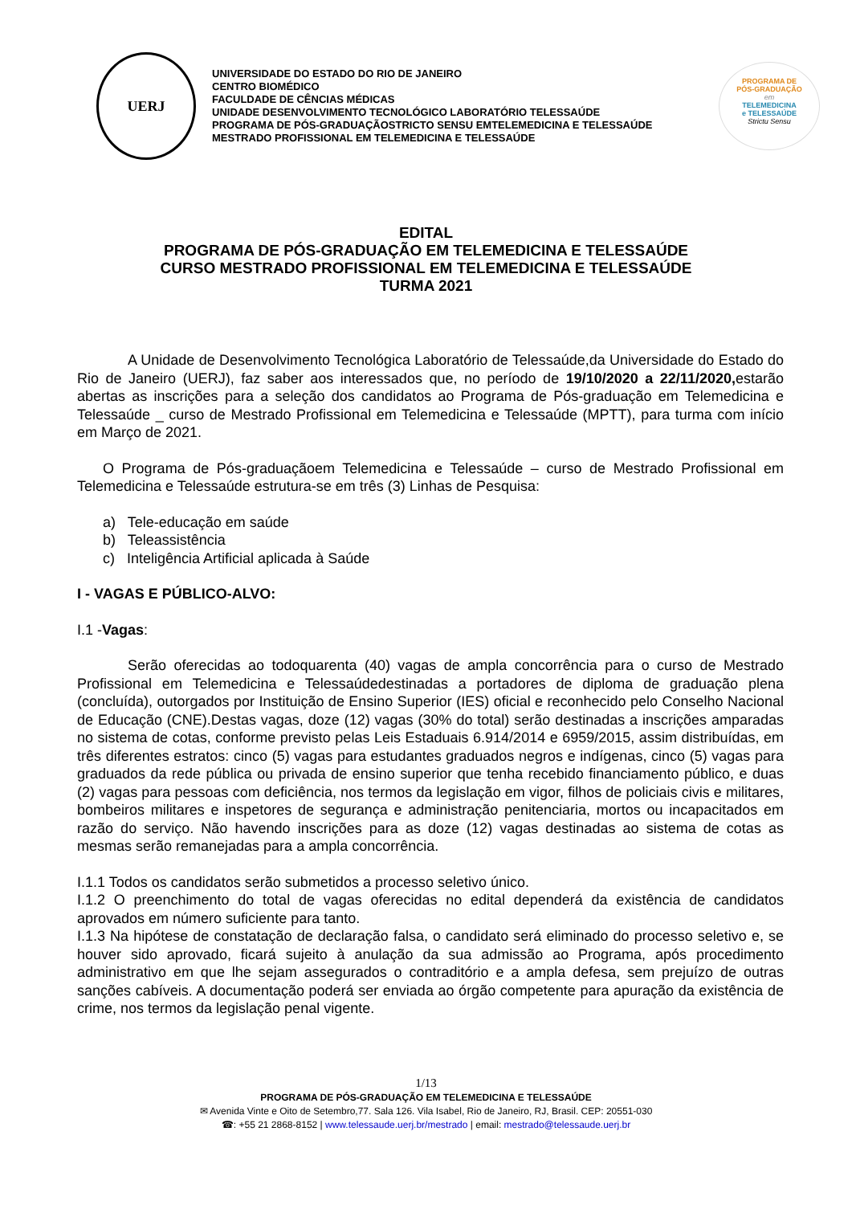UERJ
UNIVERSIDADE DO ESTADO DO RIO DE JANEIRO
CENTRO BIOMÉDICO
FACULDADE DE CÊNCIAS MÉDICAS
UNIDADE DESENVOLVIMENTO TECNOLÓGICO LABORATÓRIO TELESSAÚDE
PROGRAMA DE PÓS-GRADUAÇÃOSTRICTO SENSU EMTELEMEDICINA E TELESSAÚDE
MESTRADO PROFISSIONAL EM TELEMEDICINA E TELESSAÚDE
PROGRAMA DE
PÓS-GRADUAÇÃO
em
TELEMEDICINA
e TELESSAÚDE
Strictu Sensu
EDITAL
PROGRAMA DE PÓS-GRADUAÇÃO EM TELEMEDICINA E TELESSAÚDE
CURSO MESTRADO PROFISSIONAL EM TELEMEDICINA E TELESSAÚDE
TURMA 2021
A Unidade de Desenvolvimento Tecnológica Laboratório de Telessaúde,da Universidade do Estado do Rio de Janeiro (UERJ), faz saber aos interessados que, no período de 19/10/2020 a 22/11/2020, estarão abertas as inscrições para a seleção dos candidatos ao Programa de Pós-graduação em Telemedicina e Telessaúde _ curso de Mestrado Profissional em Telemedicina e Telessaúde (MPTT), para turma com início em Março de 2021.
O Programa de Pós-graduaçãoem Telemedicina e Telessaúde – curso de Mestrado Profissional em Telemedicina e Telessaúde estrutura-se em três (3) Linhas de Pesquisa:
a) Tele-educação em saúde
b) Teleassistência
c) Inteligência Artificial aplicada à Saúde
I - VAGAS E PÚBLICO-ALVO:
I.1 -Vagas:
Serão oferecidas ao todoquarenta (40) vagas de ampla concorrência para o curso de Mestrado Profissional em Telemedicina e Telessaúdedestinadas a portadores de diploma de graduação plena (concluída), outorgados por Instituição de Ensino Superior (IES) oficial e reconhecido pelo Conselho Nacional de Educação (CNE).Destas vagas, doze (12) vagas (30% do total) serão destinadas a inscrições amparadas no sistema de cotas, conforme previsto pelas Leis Estaduais 6.914/2014 e 6959/2015, assim distribuídas, em três diferentes estratos: cinco (5) vagas para estudantes graduados negros e indígenas, cinco (5) vagas para graduados da rede pública ou privada de ensino superior que tenha recebido financiamento público, e duas (2) vagas para pessoas com deficiência, nos termos da legislação em vigor, filhos de policiais civis e militares, bombeiros militares e inspetores de segurança e administração penitenciaria, mortos ou incapacitados em razão do serviço. Não havendo inscrições para as doze (12) vagas destinadas ao sistema de cotas as mesmas serão remanejadas para a ampla concorrência.
I.1.1 Todos os candidatos serão submetidos a processo seletivo único.
I.1.2 O preenchimento do total de vagas oferecidas no edital dependerá da existência de candidatos aprovados em número suficiente para tanto.
I.1.3 Na hipótese de constatação de declaração falsa, o candidato será eliminado do processo seletivo e, se houver sido aprovado, ficará sujeito à anulação da sua admissão ao Programa, após procedimento administrativo em que lhe sejam assegurados o contraditório e a ampla defesa, sem prejuízo de outras sanções cabíveis. A documentação poderá ser enviada ao órgão competente para apuração da existência de crime, nos termos da legislação penal vigente.
1/13
PROGRAMA DE PÓS-GRADUAÇÃO EM TELEMEDICINA E TELESSAÚDE
✉ Avenida Vinte e Oito de Setembro,77. Sala 126. Vila Isabel, Rio de Janeiro, RJ, Brasil. CEP: 20551-030
☎: +55 21 2868-8152 | www.telessaude.uerj.br/mestrado | email: mestrado@telessaude.uerj.br